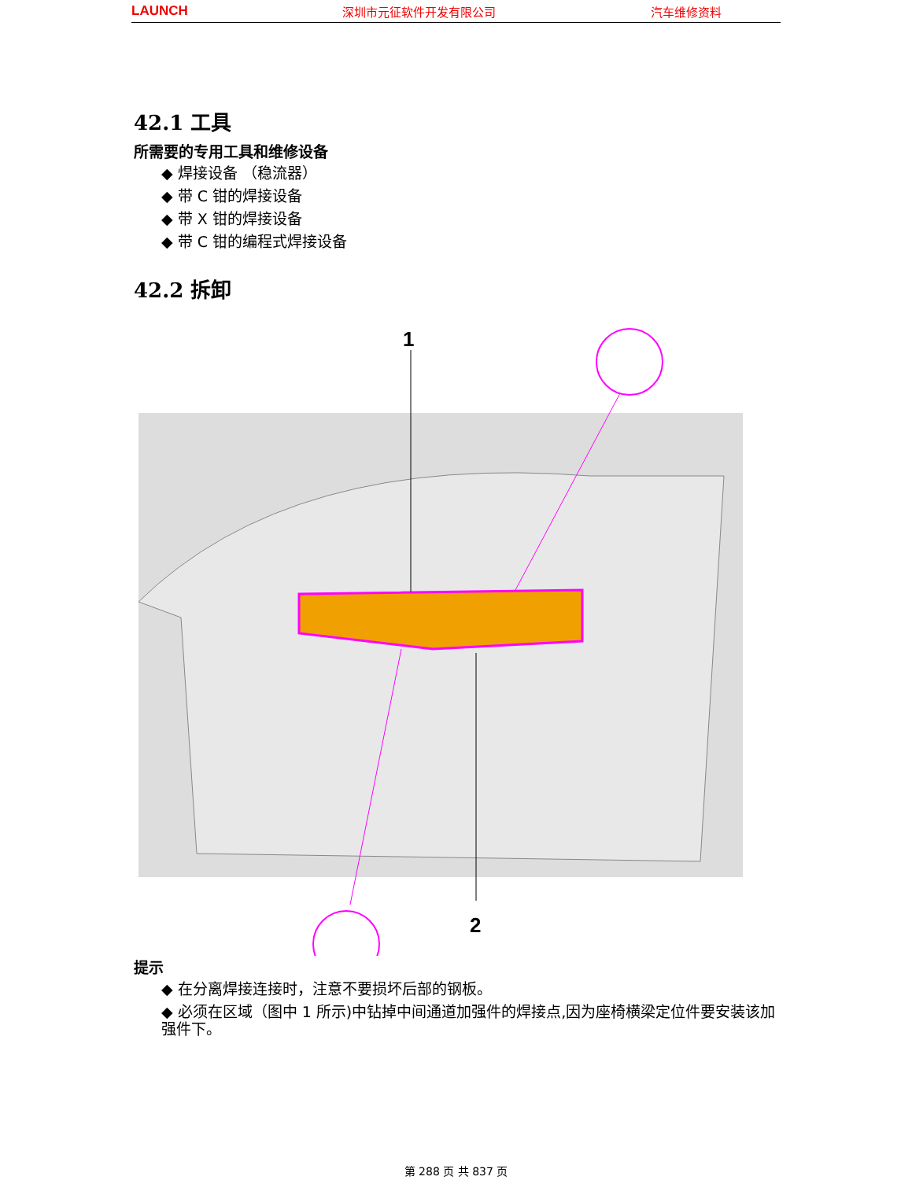LAUNCH 深圳市元征软件开发有限公司 汽车维修资料
42.1 工具
所需要的专用工具和维修设备
◆ 焊接设备 （稳流器）
◆ 带 C 钳的焊接设备
◆ 带 X 钳的焊接设备
◆ 带 C 钳的编程式焊接设备
42.2 拆卸
1
2
提示
◆ 在分离焊接连接时，注意不要损坏后部的钢板。
◆ 必须在区域（图中 1 所示)中钻掉中间通道加强件的焊接点,因为座椅横梁定位件要安装该加强件下。
第 288 页 共 837 页